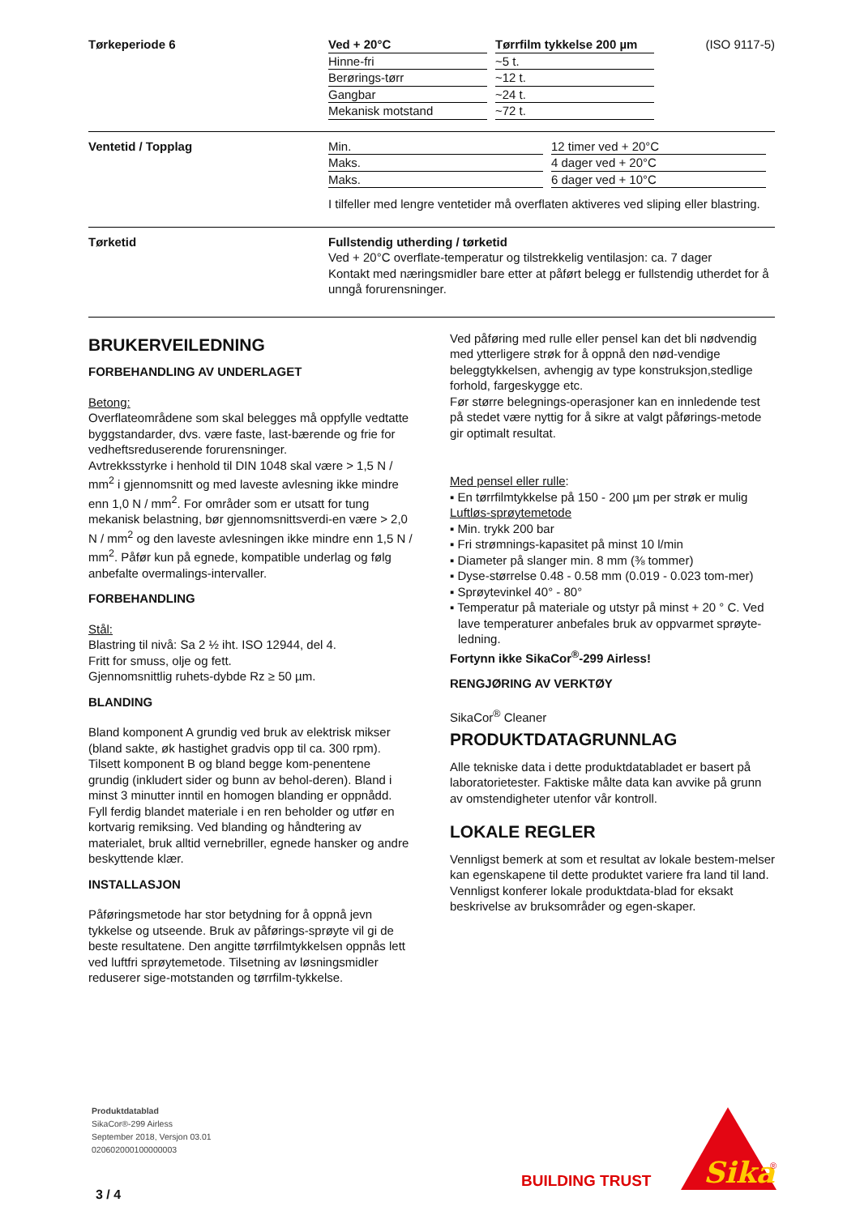Tørkeperiode 6
| Ved + 20°C | | Tørrfilm tykkelse 200 µm |
| Hinne-fri | | ~5 t. |
| Berørings-tørr | | ~12 t. |
| Gangbar | | ~24 t. |
| Mekanisk motstand | | ~72 t. |
(ISO 9117-5)
Ventetid / Topplag
| Min. | | 12 timer ved + 20°C |
| Maks. | | 4 dager ved + 20°C |
| Maks. | | 6 dager ved + 10°C |
I tilfeller med lengre ventetider må overflaten aktiveres ved sliping eller blastring.
Tørketid Fullstendig utherding / tørketid
Ved + 20°C overflate-temperatur og tilstrekkelig ventilasjon: ca. 7 dager
Kontakt med næringsmidler bare etter at påført belegg er fullstendig utherdet for å unngå forurensninger.
BRUKERVEILEDNING
FORBEHANDLING AV UNDERLAGET
Betong:
Overflateområdene som skal belegges må oppfylle vedtatte byggstandarder, dvs. være faste, last-bærende og frie for vedheftsreduserende forurensninger.
Avtrekksstyrke i henhold til DIN 1048 skal være > 1,5 N / mm<sup>2</sup> i gjennomsnitt og med laveste avlesning ikke mindre enn 1,0 N / mm<sup>2</sup>. For områder som er utsatt for tung mekanisk belastning, bør gjennomsnittsverdi-en være > 2,0 N / mm<sup>2</sup> og den laveste avlesningen ikke mindre enn 1,5 N / mm<sup>2</sup>. Påfør kun på egnede, kompatible underlag og følg anbefalte overmalings-intervaller.
FORBEHANDLING
Stål:
Blastring til nivå: Sa 2 ½ iht. ISO 12944, del 4.
Fritt for smuss, olje og fett.
Gjennomsnittlig ruhets-dybde Rz ≥ 50 µm.
BLANDING
Bland komponent A grundig ved bruk av elektrisk mikser (bland sakte, øk hastighet gradvis opp til ca. 300 rpm). Tilsett komponent B og bland begge kom-penentene grundig (inkludert sider og bunn av behol-deren). Bland i minst 3 minutter inntil en homogen blanding er oppnådd. Fyll ferdig blandet materiale i en ren beholder og utfør en kortvarig remiksing. Ved blanding og håndtering av materialet, bruk alltid vernebriller, egnede hansker og andre beskyttende klær.
INSTALLASJON
Påføringsmetode har stor betydning for å oppnå jevn tykkelse og utseende. Bruk av påførings-sprøyte vil gi de beste resultatene. Den angitte tørrfilmtykkelsen oppnås lett ved luftfri sprøytemetode. Tilsetning av løsningsmidler reduserer sige-motstanden og tørrfilm-tykkelse.
Ved påføring med rulle eller pensel kan det bli nødvendig med ytterligere strøk for å oppnå den nød-vendige beleggtykkelsen, avhengig av type konstruksjon,stedlige forhold, fargeskygge etc.
Før større belegnings-operasjoner kan en innledende test på stedet være nyttig for å sikre at valgt påførings-metode gir optimalt resultat.
Med pensel eller rulle:
▪ En tørrfilmtykkelse på 150 - 200 µm per strøk er mulig
Luftløs-sprøytemetode
▪ Min. trykk 200 bar
▪ Fri strømnings-kapasitet på minst 10 l/min
▪ Diameter på slanger min. 8 mm (⅜ tommer)
▪ Dyse-størrelse 0.48 - 0.58 mm (0.019 - 0.023 tom-mer)
▪ Sprøytevinkel 40° - 80°
▪ Temperatur på materiale og utstyr på minst + 20 ° C. Ved lave temperaturer anbefales bruk av oppvarmet sprøyte-ledning.
Fortynn ikke SikaCor<sup>®</sup>-299 Airless!
RENGJØRING AV VERKTØY
SikaCor<sup>®</sup> Cleaner
PRODUKTDATAGRUNNLAG
Alle tekniske data i dette produktdatabladet er basert på laboratorietester. Faktiske målte data kan avvike på grunn av omstendigheter utenfor vår kontroll.
LOKALE REGLER
Vennligst bemerk at som et resultat av lokale bestem-melser kan egenskapene til dette produktet variere fra land til land. Vennligst konferer lokale produktdata-blad for eksakt beskrivelse av bruksområder og egen-skaper.
Produktdatablad
SikaCor®-299 Airless
September 2018, Versjon 03.01
020602000100000003
3 / 4
BUILDING TRUST
Sika
®